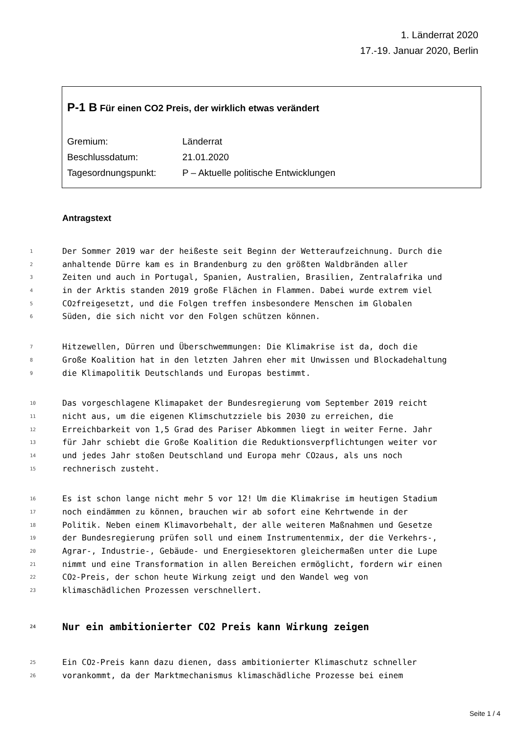1. Länderrat 2020
17.-19. Januar 2020, Berlin
P-1 B Für einen CO2 Preis, der wirklich etwas verändert
Gremium: Länderrat
Beschlussdatum: 21.01.2020
Tagesordnungspunkt: P – Aktuelle politische Entwicklungen
Antragstext
1 Der Sommer 2019 war der heißeste seit Beginn der Wetteraufzeichnung. Durch die
2 anhaltende Dürre kam es in Brandenburg zu den größten Waldbränden aller
3 Zeiten und auch in Portugal, Spanien, Australien, Brasilien, Zentralafrika und
4 in der Arktis standen 2019 große Flächen in Flammen. Dabei wurde extrem viel
5 CO<sub>2</sub> freigesetzt, und die Folgen treffen insbesondere Menschen im Globalen
6 Süden, die sich nicht vor den Folgen schützen können.
7 Hitzewellen, Dürren und Überschwemmungen: Die Klimakrise ist da, doch die
8 Große Koalition hat in den letzten Jahren eher mit Unwissen und Blockadehaltung
9 die Klimapolitik Deutschlands und Europas bestimmt.
10 Das vorgeschlagene Klimapaket der Bundesregierung vom September 2019 reicht
11 nicht aus, um die eigenen Klimschutzziele bis 2030 zu erreichen, die
12 Erreichbarkeit von 1,5 Grad des Pariser Abkommen liegt in weiter Ferne. Jahr
13 für Jahr schiebt die Große Koalition die Reduktionsverpflichtungen weiter vor
14 und jedes Jahr stoßen Deutschland und Europa mehr CO<sub>2</sub> aus, als uns noch
15 rechnerisch zusteht.
16 Es ist schon lange nicht mehr 5 vor 12! Um die Klimakrise im heutigen Stadium
17 noch eindämmen zu können, brauchen wir ab sofort eine Kehrtwende in der
18 Politik. Neben einem Klimavorbehalt, der alle weiteren Maßnahmen und Gesetze
19 der Bundesregierung prüfen soll und einem Instrumentenmix, der die Verkehrs-,
20 Agrar-, Industrie-, Gebäude- und Energiesektoren gleichermaßen unter die Lupe
21 nimmt und eine Transformation in allen Bereichen ermöglicht, fordern wir einen
22 CO<sub>2</sub>-Preis, der schon heute Wirkung zeigt und den Wandel weg von
23 klimaschädlichen Prozessen verschnellert.
24 Nur ein ambitionierter CO2 Preis kann Wirkung zeigen
25 Ein CO<sub>2</sub>-Preis kann dazu dienen, dass ambitionierter Klimaschutz schneller
26 vorankommt, da der Marktmechanismus klimaschädliche Prozesse bei einem
Seite 1 / 4